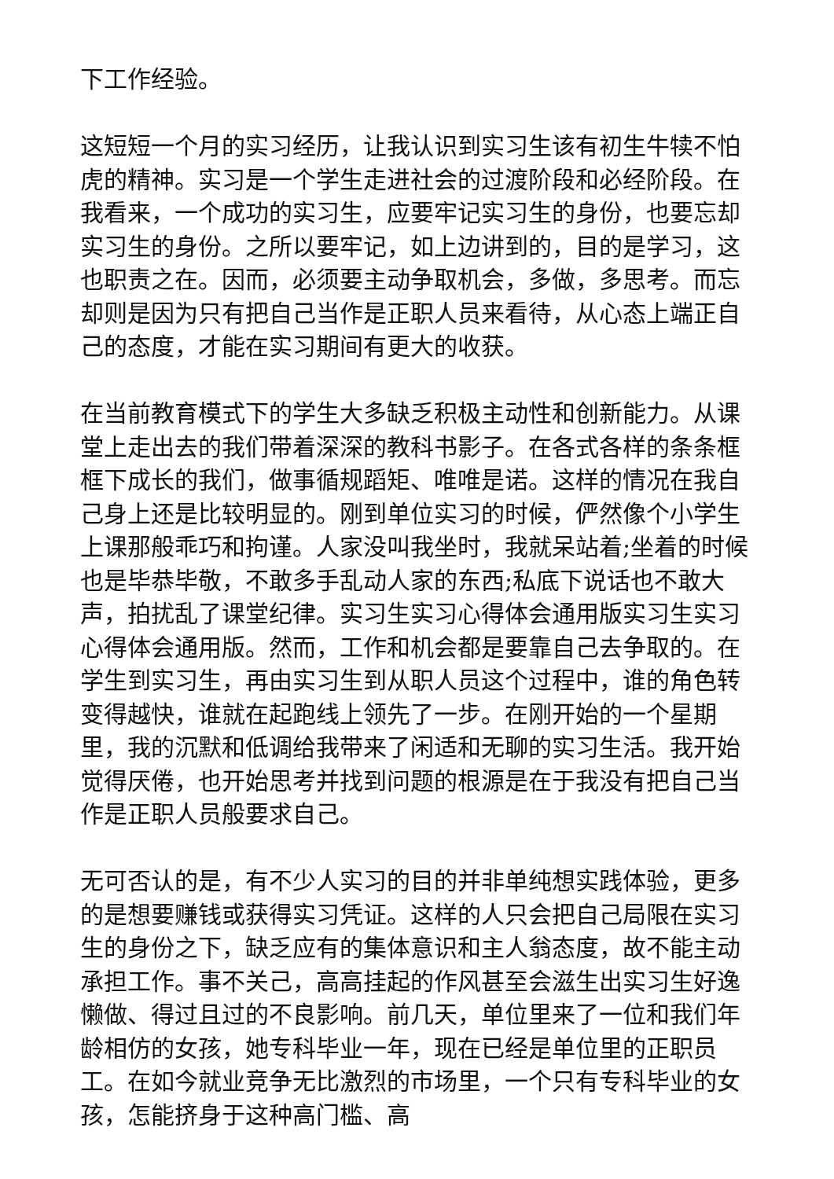下工作经验。
这短短一个月的实习经历，让我认识到实习生该有初生牛犊不怕虎的精神。实习是一个学生走进社会的过渡阶段和必经阶段。在我看来，一个成功的实习生，应要牢记实习生的身份，也要忘却实习生的身份。之所以要牢记，如上边讲到的，目的是学习，这也职责之在。因而，必须要主动争取机会，多做，多思考。而忘却则是因为只有把自己当作是正职人员来看待，从心态上端正自己的态度，才能在实习期间有更大的收获。
在当前教育模式下的学生大多缺乏积极主动性和创新能力。从课堂上走出去的我们带着深深的教科书影子。在各式各样的条条框框下成长的我们，做事循规蹈矩、唯唯是诺。这样的情况在我自己身上还是比较明显的。刚到单位实习的时候，俨然像个小学生上课那般乖巧和拘谨。人家没叫我坐时，我就呆站着;坐着的时候也是毕恭毕敬，不敢多手乱动人家的东西;私底下说话也不敢大声，拍扰乱了课堂纪律。实习生实习心得体会通用版实习生实习心得体会通用版。然而，工作和机会都是要靠自己去争取的。在学生到实习生，再由实习生到从职人员这个过程中，谁的角色转变得越快，谁就在起跑线上领先了一步。在刚开始的一个星期里，我的沉默和低调给我带来了闲适和无聊的实习生活。我开始觉得厌倦，也开始思考并找到问题的根源是在于我没有把自己当作是正职人员般要求自己。
无可否认的是，有不少人实习的目的并非单纯想实践体验，更多的是想要赚钱或获得实习凭证。这样的人只会把自己局限在实习生的身份之下，缺乏应有的集体意识和主人翁态度，故不能主动承担工作。事不关己，高高挂起的作风甚至会滋生出实习生好逸懒做、得过且过的不良影响。前几天，单位里来了一位和我们年龄相仿的女孩，她专科毕业一年，现在已经是单位里的正职员工。在如今就业竞争无比激烈的市场里，一个只有专科毕业的女孩，怎能挤身于这种高门槛、高